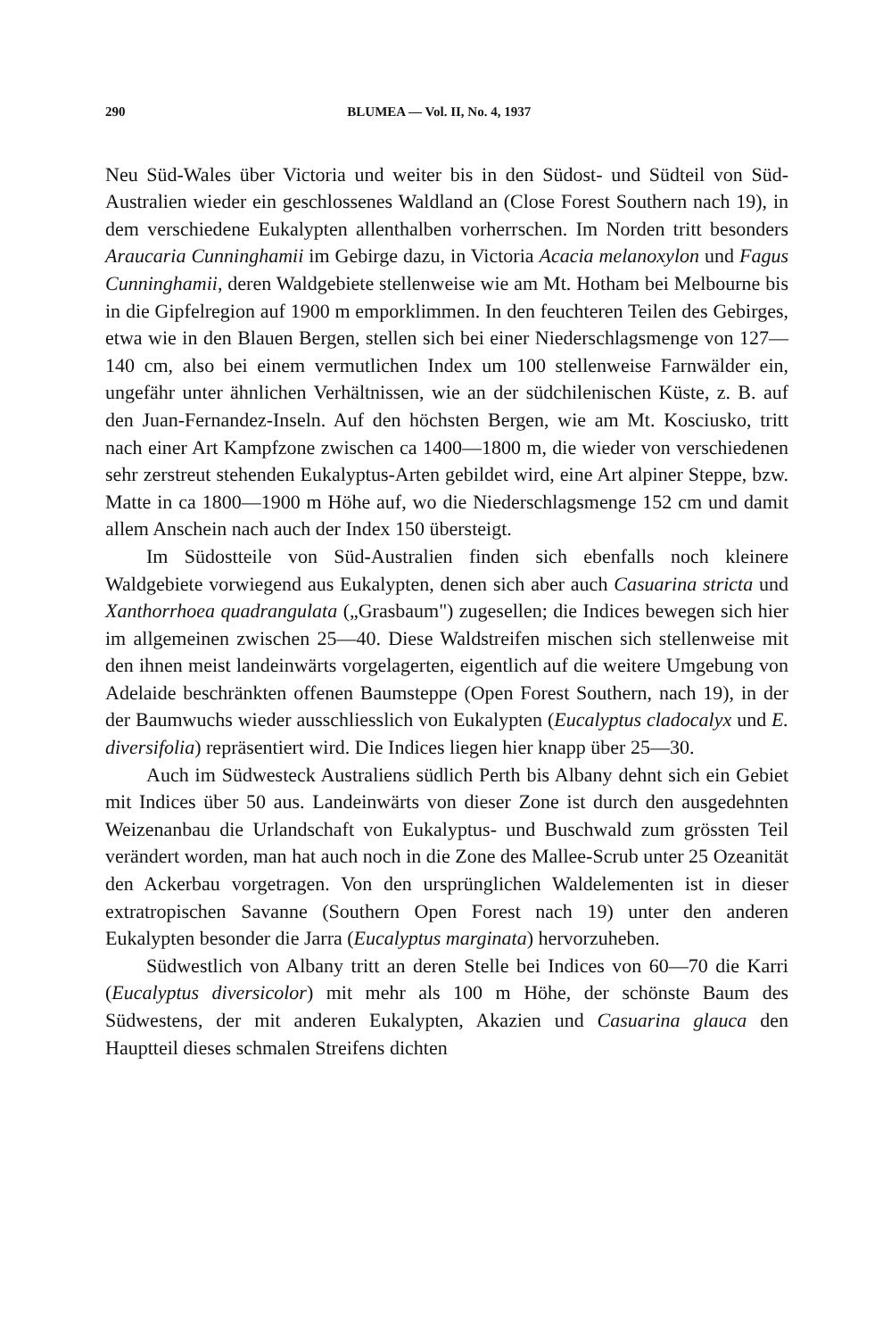290 BLUMEA — Vol. II, No. 4, 1937
Neu Süd-Wales über Victoria und weiter bis in den Südost- und Südteil von Süd-Australien wieder ein geschlossenes Waldland an (Close Forest Southern nach 19), in dem verschiedene Eukalypten allenthalben vorherrschen. Im Norden tritt besonders Araucaria Cunninghamii im Gebirge dazu, in Victoria Acacia melanoxylon und Fagus Cunninghamii, deren Waldgebiete stellenweise wie am Mt. Hotham bei Melbourne bis in die Gipfelregion auf 1900 m emporklimmen. In den feuchteren Teilen des Gebirges, etwa wie in den Blauen Bergen, stellen sich bei einer Niederschlagsmenge von 127—140 cm, also bei einem vermutlichen Index um 100 stellenweise Farnwälder ein, ungefähr unter ähnlichen Verhältnissen, wie an der südchilenischen Küste, z. B. auf den Juan-Fernandez-Inseln. Auf den höchsten Bergen, wie am Mt. Kosciusko, tritt nach einer Art Kampfzone zwischen ca 1400—1800 m, die wieder von verschiedenen sehr zerstreut stehenden Eukalyptus-Arten gebildet wird, eine Art alpiner Steppe, bzw. Matte in ca 1800—1900 m Höhe auf, wo die Niederschlagsmenge 152 cm und damit allem Anschein nach auch der Index 150 übersteigt.
Im Südostteile von Süd-Australien finden sich ebenfalls noch kleinere Waldgebiete vorwiegend aus Eukalypten, denen sich aber auch Casuarina stricta und Xanthorrhoea quadrangulata („Grasbaum") zugesellen; die Indices bewegen sich hier im allgemeinen zwischen 25—40. Diese Waldstreifen mischen sich stellenweise mit den ihnen meist landeinwärts vorgelagerten, eigentlich auf die weitere Umgebung von Adelaide beschränkten offenen Baumsteppe (Open Forest Southern, nach 19), in der der Baumwuchs wieder ausschliesslich von Eukalypten (Eucalyptus cladocalyx und E. diversifolia) repräsentiert wird. Die Indices liegen hier knapp über 25—30.
Auch im Südwesteck Australiens südlich Perth bis Albany dehnt sich ein Gebiet mit Indices über 50 aus. Landeinwärts von dieser Zone ist durch den ausgedehnten Weizenanbau die Urlandschaft von Eukalyptus- und Buschwald zum grössten Teil verändert worden, man hat auch noch in die Zone des Mallee-Scrub unter 25 Ozeanität den Ackerbau vorgetragen. Von den ursprünglichen Waldelementen ist in dieser extratropischen Savanne (Southern Open Forest nach 19) unter den anderen Eukalypten besonder die Jarra (Eucalyptus marginata) hervorzuheben.
Südwestlich von Albany tritt an deren Stelle bei Indices von 60—70 die Karri (Eucalyptus diversicolor) mit mehr als 100 m Höhe, der schönste Baum des Südwestens, der mit anderen Eukalypten, Akazien und Casuarina glauca den Hauptteil dieses schmalen Streifens dichten